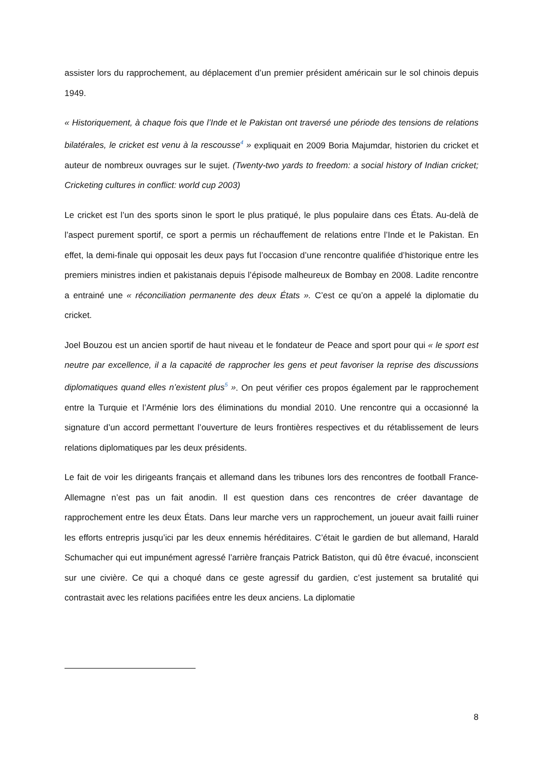assister lors du rapprochement, au déplacement d’un premier président américain sur le sol chinois depuis 1949.
« Historiquement, à chaque fois que l’Inde et le Pakistan ont traversé une période des tensions de relations bilatérales, le cricket est venu à la rescousse<sup>4</sup> » expliquait en 2009 Boria Majumdar, historien du cricket et auteur de nombreux ouvrages sur le sujet. (Twenty-two yards to freedom: a social history of Indian cricket; Cricketing cultures in conflict: world cup 2003)
Le cricket est l’un des sports sinon le sport le plus pratiqué, le plus populaire dans ces États. Au-delà de l’aspect purement sportif, ce sport a permis un réchauffement de relations entre l’Inde et le Pakistan. En effet, la demi-finale qui opposait les deux pays fut l’occasion d’une rencontre qualifiée d’historique entre les premiers ministres indien et pakistanais depuis l’épisode malheureux de Bombay en 2008. Ladite rencontre a entrainé une « réconciliation permanente des deux États ». C’est ce qu’on a appelé la diplomatie du cricket.
Joel Bouzou est un ancien sportif de haut niveau et le fondateur de Peace and sport pour qui « le sport est neutre par excellence, il a la capacité de rapprocher les gens et peut favoriser la reprise des discussions diplomatiques quand elles n’existent plus<sup>5</sup> ». On peut vérifier ces propos également par le rapprochement entre la Turquie et l’Arménie lors des éliminations du mondial 2010. Une rencontre qui a occasionné la signature d’un accord permettant l’ouverture de leurs frontières respectives et du rétablissement de leurs relations diplomatiques par les deux présidents.
Le fait de voir les dirigeants français et allemand dans les tribunes lors des rencontres de football France-Allemagne n’est pas un fait anodin. Il est question dans ces rencontres de créer davantage de rapprochement entre les deux États. Dans leur marche vers un rapprochement, un joueur avait failli ruiner les efforts entrepris jusqu’ici par les deux ennemis héréditaires. C’était le gardien de but allemand, Harald Schumacher qui eut impunément agressé l’arrière français Patrick Batiston, qui dû être évacué, inconscient sur une civière. Ce qui a choqué dans ce geste agressif du gardien, c’est justement sa brutalité qui contrastait avec les relations pacifiées entre les deux anciens. La diplomatie
8